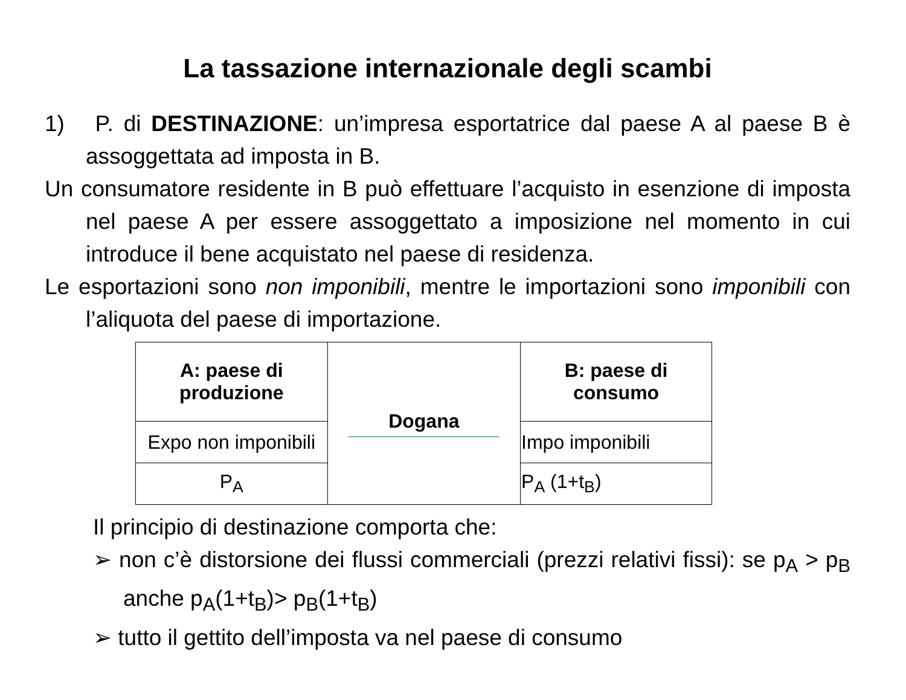La tassazione internazionale degli scambi
1) P. di DESTINAZIONE: un’impresa esportatrice dal paese A al paese B è assoggettata ad imposta in B.
Un consumatore residente in B può effettuare l’acquisto in esenzione di imposta nel paese A per essere assoggettato a imposizione nel momento in cui introduce il bene acquistato nel paese di residenza.
Le esportazioni sono non imponibili, mentre le importazioni sono imponibili con l’aliquota del paese di importazione.
| A: paese di produzione | Dogana | B: paese di consumo |
| Expo non imponibili | | Impo imponibili |
| P<sub>A</sub> | | P<sub>A</sub> (1+t<sub>B</sub>) |
Il principio di destinazione comporta che:
➢ non c’è distorsione dei flussi commerciali (prezzi relativi fissi): se p<sub>A</sub> > p<sub>B</sub> anche p<sub>A</sub>(1+t<sub>B</sub>)> p<sub>B</sub>(1+t<sub>B</sub>)
➢ tutto il gettito dell’imposta va nel paese di consumo